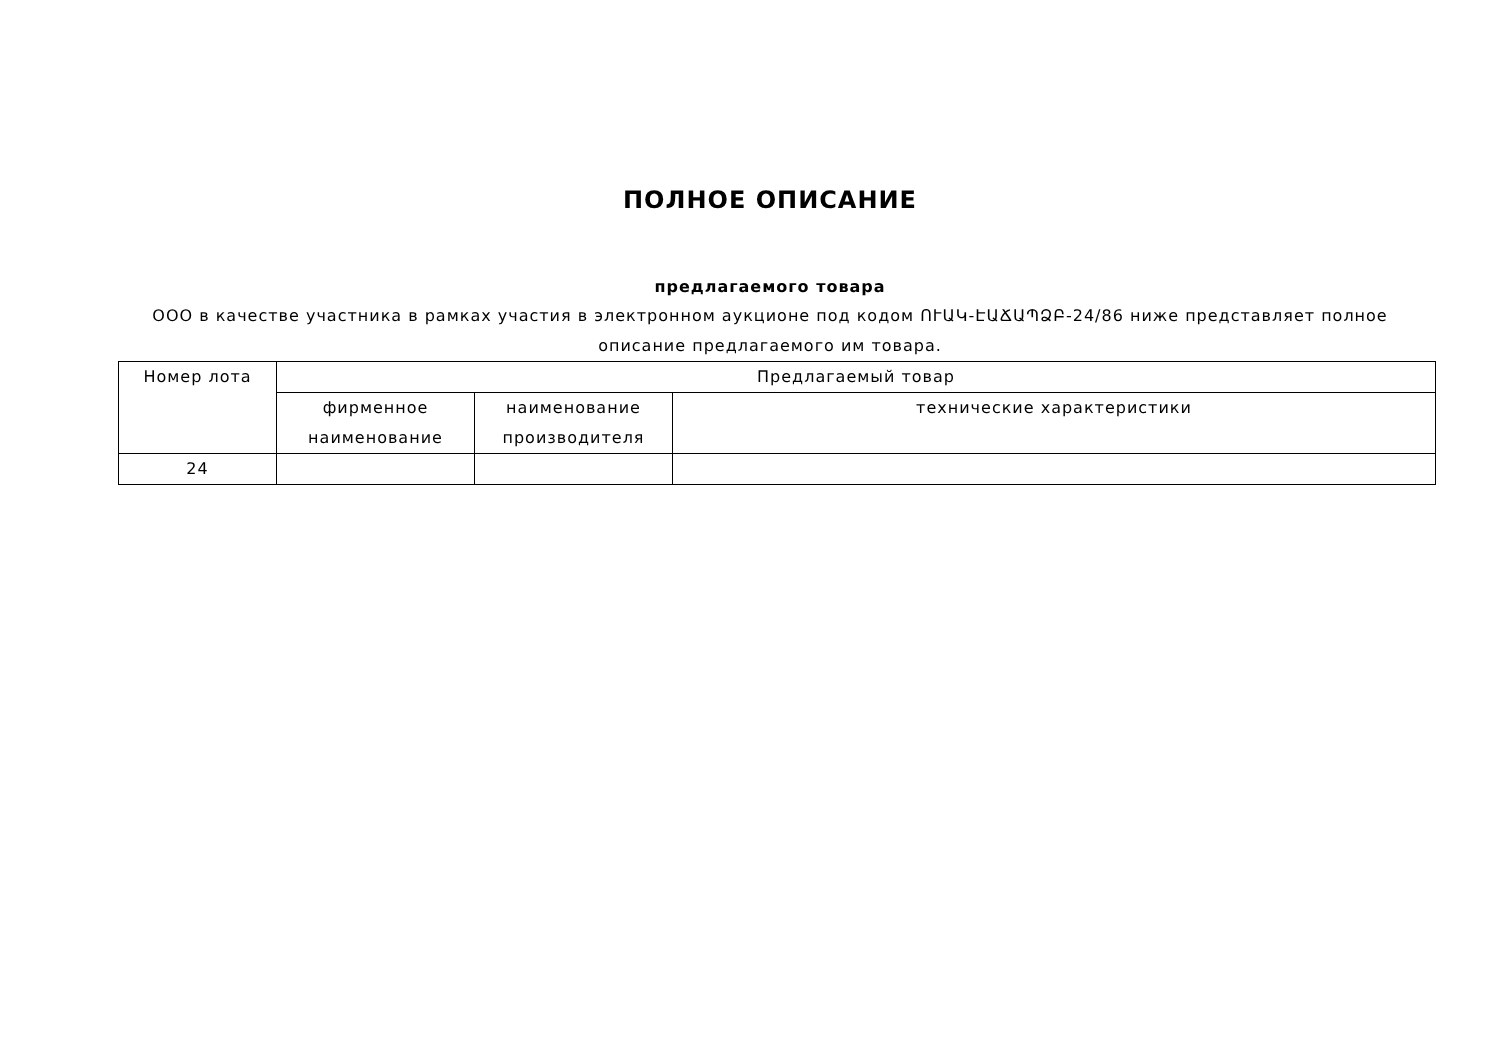ПОЛНОЕ ОПИСАНИЕ
предлагаемого товара
ООО в качестве участника в рамках участия в электронном аукционе под кодом ՈՒԱԿ-ԷԱՃԱՊՁԲ-24/86 ниже представляет полное описание предлагаемого им товара.
| Номер лота | Предлагаемый товар | | |
| | фирменное наименование | наименование производителя | технические характеристики |
| 24 | | | |